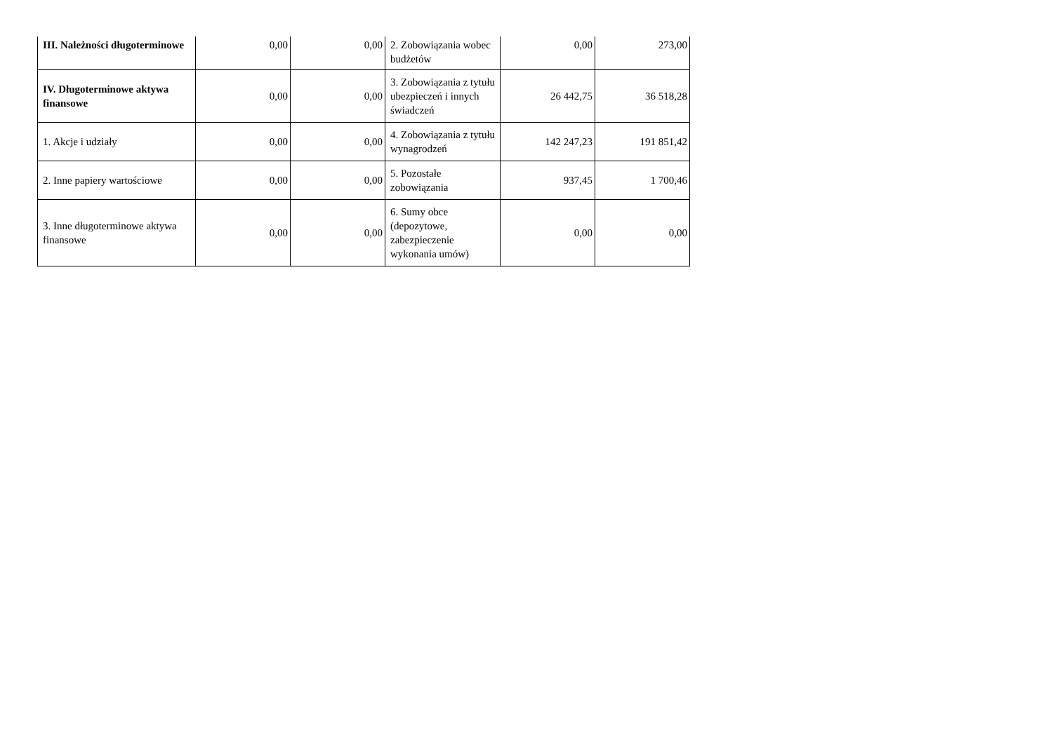| III. Należności długoterminowe | 0,00 | 0,00 | 2. Zobowiązania wobec budżetów | 0,00 | 273,00 |
| IV. Długoterminowe aktywa finansowe | 0,00 | 0,00 | 3. Zobowiązania z tytułu ubezpieczeń i innych świadczeń | 26 442,75 | 36 518,28 |
| 1. Akcje i udziały | 0,00 | 0,00 | 4. Zobowiązania z tytułu wynagrodzeń | 142 247,23 | 191 851,42 |
| 2. Inne papiery wartościowe | 0,00 | 0,00 | 5. Pozostałe zobowiązania | 937,45 | 1 700,46 |
| 3. Inne długoterminowe aktywa finansowe | 0,00 | 0,00 | 6. Sumy obce (depozytowe, zabezpieczenie wykonania umów) | 0,00 | 0,00 |